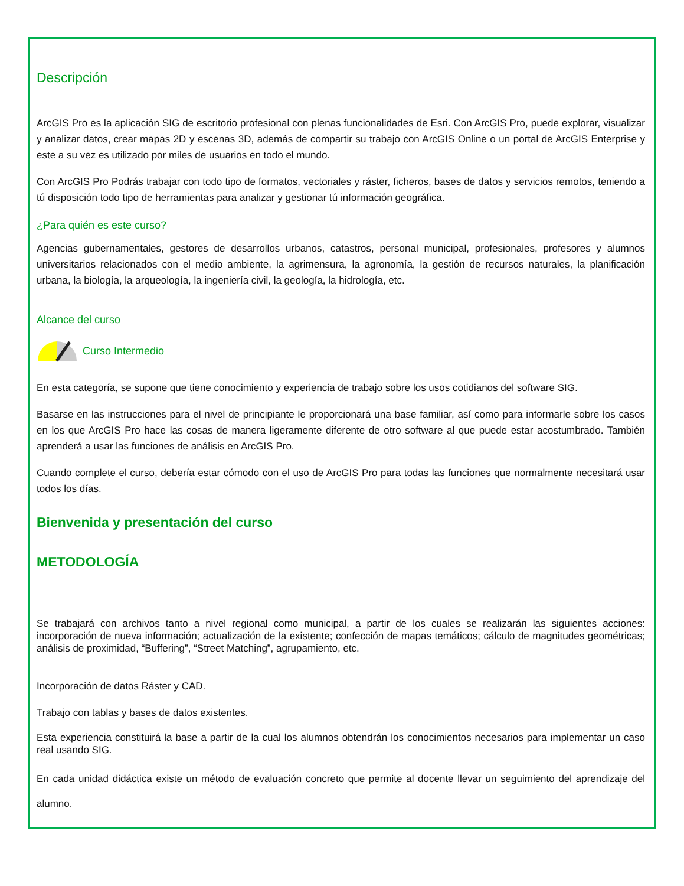Descripción
ArcGIS Pro es la aplicación SIG de escritorio profesional con plenas funcionalidades de Esri. Con ArcGIS Pro, puede explorar, visualizar y analizar datos, crear mapas 2D y escenas 3D, además de compartir su trabajo con ArcGIS Online o un portal de ArcGIS Enterprise y este a su vez es utilizado por miles de usuarios en todo el mundo.
Con ArcGIS Pro Podrás trabajar con todo tipo de formatos, vectoriales y ráster, ficheros, bases de datos y servicios remotos, teniendo a tú disposición todo tipo de herramientas para analizar y gestionar tú información geográfica.
¿Para quién es este curso?
Agencias gubernamentales, gestores de desarrollos urbanos, catastros, personal municipal, profesionales, profesores y alumnos universitarios relacionados con el medio ambiente, la agrimensura, la agronomía, la gestión de recursos naturales, la planificación urbana, la biología, la arqueología, la ingeniería civil, la geología, la hidrología, etc.
Alcance del curso
Curso Intermedio
En esta categoría, se supone que tiene conocimiento y experiencia de trabajo sobre los usos cotidianos del software SIG.
Basarse en las instrucciones para el nivel de principiante le proporcionará una base familiar, así como para informarle sobre los casos en los que ArcGIS Pro hace las cosas de manera ligeramente diferente de otro software al que puede estar acostumbrado. También aprenderá a usar las funciones de análisis en ArcGIS Pro.
Cuando complete el curso, debería estar cómodo con el uso de ArcGIS Pro para todas las funciones que normalmente necesitará usar todos los días.
Bienvenida y presentación del curso
METODOLOGÍA
Se trabajará con archivos tanto a nivel regional como municipal, a partir de los cuales se realizarán las siguientes acciones: incorporación de nueva información; actualización de la existente; confección de mapas temáticos; cálculo de magnitudes geométricas; análisis de proximidad, “Buffering”, “Street Matching”, agrupamiento, etc.
Incorporación de datos Ráster y CAD.
Trabajo con tablas y bases de datos existentes.
Esta experiencia constituirá la base a partir de la cual los alumnos obtendrán los conocimientos necesarios para implementar un caso real usando SIG.
En cada unidad didáctica existe un método de evaluación concreto que permite al docente llevar un seguimiento del aprendizaje del alumno.